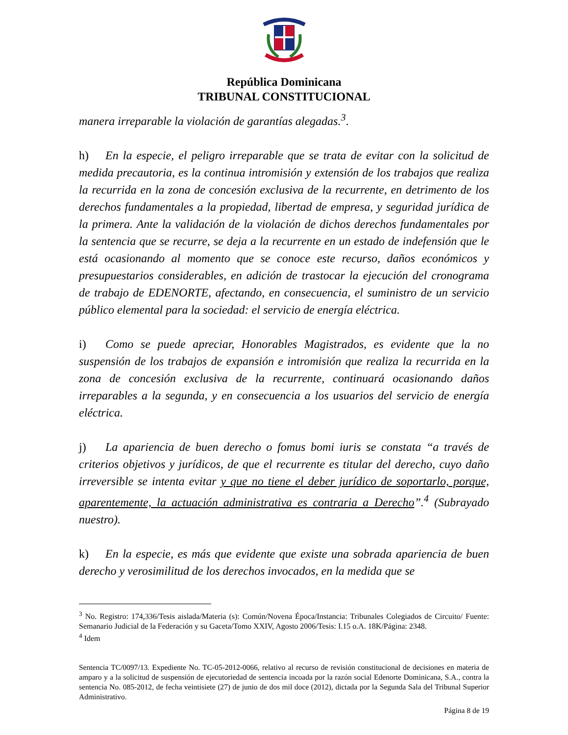República Dominicana
TRIBUNAL CONSTITUCIONAL
manera irreparable la violación de garantías alegadas.<sup>3</sup>.
h) En la especie, el peligro irreparable que se trata de evitar con la solicitud de medida precautoria, es la continua intromisión y extensión de los trabajos que realiza la recurrida en la zona de concesión exclusiva de la recurrente, en detrimento de los derechos fundamentales a la propiedad, libertad de empresa, y seguridad jurídica de la primera. Ante la validación de la violación de dichos derechos fundamentales por la sentencia que se recurre, se deja a la recurrente en un estado de indefensión que le está ocasionando al momento que se conoce este recurso, daños económicos y presupuestarios considerables, en adición de trastocar la ejecución del cronograma de trabajo de EDENORTE, afectando, en consecuencia, el suministro de un servicio público elemental para la sociedad: el servicio de energía eléctrica.
i) Como se puede apreciar, Honorables Magistrados, es evidente que la no suspensión de los trabajos de expansión e intromisión que realiza la recurrida en la zona de concesión exclusiva de la recurrente, continuará ocasionando daños irreparables a la segunda, y en consecuencia a los usuarios del servicio de energía eléctrica.
j) La apariencia de buen derecho o fomus bomi iuris se constata “a través de criterios objetivos y jurídicos, de que el recurrente es titular del derecho, cuyo daño irreversible se intenta evitar y que no tiene el deber jurídico de soportarlo, porque, aparentemente, la actuación administrativa es contraria a Derecho”.<sup>4</sup> (Subrayado nuestro).
k) En la especie, es más que evidente que existe una sobrada apariencia de buen derecho y verosimilitud de los derechos invocados, en la medida que se
<sup>3</sup> No. Registro: 174,336/Tesis aislada/Materia (s): Común/Novena Época/Instancia: Tribunales Colegiados de Circuito/ Fuente: Semanario Judicial de la Federación y su Gaceta/Tomo XXIV, Agosto 2006/Tesis: I.15 o.A. 18K/Página: 2348.
<sup>4</sup> Idem
Sentencia TC/0097/13. Expediente No. TC-05-2012-0066, relativo al recurso de revisión constitucional de decisiones en materia de amparo y a la solicitud de suspensión de ejecutoriedad de sentencia incoada por la razón social Edenorte Dominicana, S.A., contra la sentencia No. 085-2012, de fecha veintisiete (27) de junio de dos mil doce (2012), dictada por la Segunda Sala del Tribunal Superior Administrativo.
Página 8 de 19